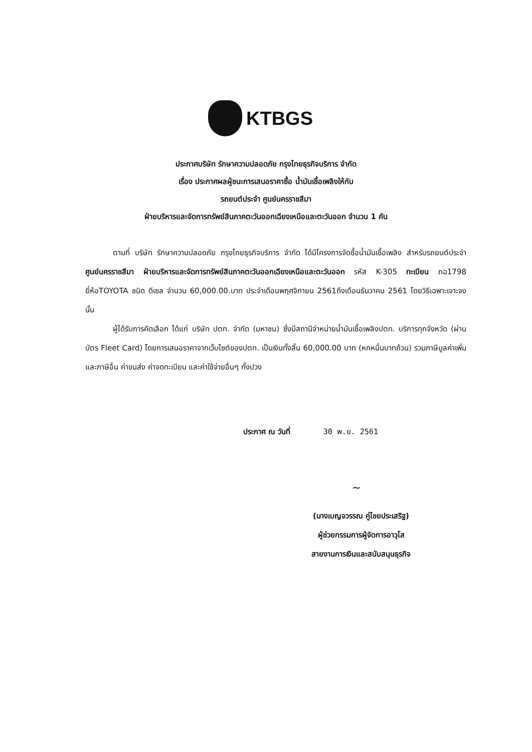KTBGS
ประกาศบริษัท รักษาความปลอดภัย กรุงไทยธุรกิจบริการ จำกัด
เรื่อง ประกาศผลผู้ชนะการเสนอราคาซื้อ น้ำมันเชื้อเพลิงให้กับ
รถยนต์ประจำ ศูนย์นครราชสีมา
ฝ่ายบริหารและจัดการทรัพย์สินภาคตะวันออกเฉียงเหนือและตะวันออก จำนวน 1 คัน
ตามที่ บริษัท รักษาความปลอดภัย กรุงไทยธุรกิจบริการ จำกัด ได้มีโครงการจัดซื้อน้ำมันเชื้อเพลิง สำหรับรถยนต์ประจำ ศูนย์นครราชสีมา ฝ่ายบริหารและจัดการทรัพย์สินภาคตะวันออกเฉียงเหนือและตะวันออก รหัส K-305 ทะเบียน ถฉ1798 ยี่ห้อTOYOTA ชนิด ดีเซล จำนวน 60,000.00.บาท ประจำเดือนพฤศจิกายน 2561ถึงเดือนธันวาคม 2561 โดยวิธีเฉพาะเจาะจง นั้น
ผู้ได้รับการคัดเลือก ได้แก่ บริษัท ปตท. จำกัด (มหาชน) ซึ่งมีสถานีจำหน่ายน้ำมันเชื้อเพลิงปตท. บริการทุกจังหวัด (ผ่านบัตร Fleet Card) โดยการเสนอราคาจากเว็บไซต์ของปตท. เป็นเงินทั้งสิ้น 60,000.00 บาท (หกหมื่นบาทถ้วน) รวมภาษีมูลค่าเพิ่มและภาษีอื่น ค่าขนส่ง ค่าจดทะเบียน และค่าใช้จ่ายอื่นๆ ทั้งปวง
ประกาศ ณ วันที่ 30 พ.ย. 2561
~
(นางเบญจวรรณ คู่ไชยประเสริฐ)
ผู้ช่วยกรรมการผู้จัดการอาวุโส
สายงานการเงินและสนับสนุนธุรกิจ